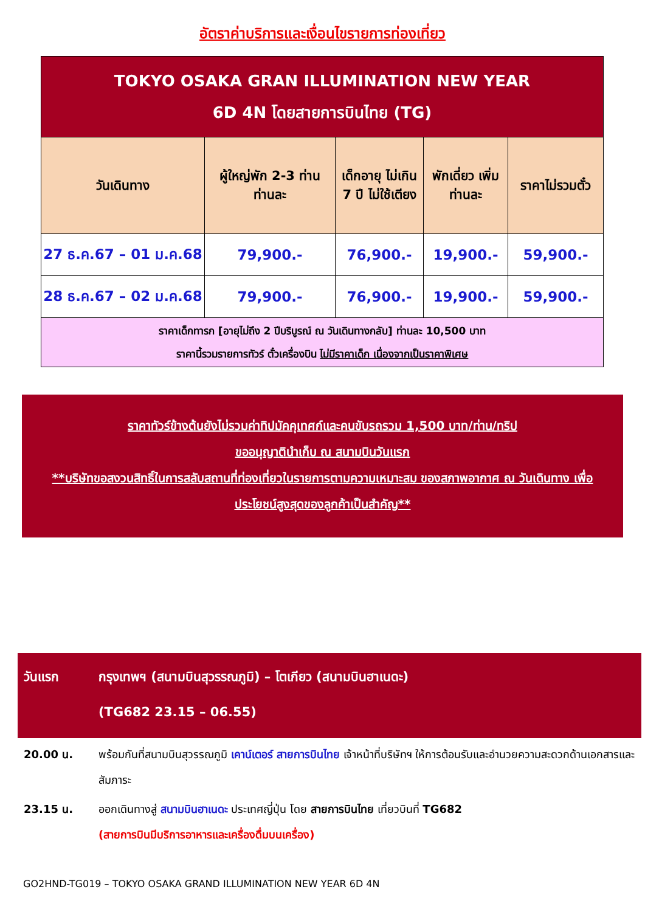อัตราค่าบริการและเงื่อนไขรายการท่องเที่ยว
| TOKYO OSAKA GRAN ILLUMINATION NEW YEAR 6D 4N โดยสายการบินไทย (TG) | | | | |
| วันเดินทาง | ผู้ใหญ่พัก 2-3 ท่าน ท่านละ | เด็กอายุ ไม่เกิน 7 ปี ไม่ใช้เตียง | พักเดี่ยว เพิ่มท่านละ | ราคาไม่รวมตั๋ว |
| 27 ธ.ค.67 – 01 ม.ค.68 | 79,900.- | 76,900.- | 19,900.- | 59,900.- |
| 28 ธ.ค.67 – 02 ม.ค.68 | 79,900.- | 76,900.- | 19,900.- | 59,900.- |
| ราคาเด็กทารก [อายุไม่ถึง 2 ปีบริบูรณ์ ณ วันเดินทางกลับ] ท่านละ 10,500 บาท ราคานี้รวมรายการทัวร์ ตั๋วเครื่องบิน ไม่มีราคาเด็ก เนื่องจากเป็นราคาพิเศษ | | | | |
ราคาทัวร์ข้างต้นยังไม่รวมค่าทิปมัคคุเทศก์และคนขับรถรวม 1,500 บาท/ท่าน/ทริป
ขออนุญาตินำเก็บ ณ สนามบินวันแรก
**บริษัทขอสงวนสิทธิ์ในการสลับสถานที่ท่องเที่ยวในรายการตามความเหมาะสม ของสภาพอากาศ ณ วันเดินทาง เพื่อประโยชน์สูงสุดของลูกค้าเป็นสำคัญ**
วันแรก กรุงเทพฯ (สนามบินสุวรรณภูมิ) – โตเกียว (สนามบินฮาเนดะ)
(TG682 23.15 – 06.55)
20.00 น. พร้อมกันที่สนามบินสุวรรณภูมิ เคาน์เตอร์ สายการบินไทย เจ้าหน้าที่บริษัทฯ ให้การต้อนรับและอำนวยความสะดวกด้านเอกสารและสัมภาระ
23.15 น. ออกเดินทางสู่ สนามบินฮาเนดะ ประเทศญี่ปุ่น โดย สายการบินไทย เที่ยวบินที่ TG682
(สายการบินมีบริการอาหารและเครื่องดื่มบนเครื่อง)
GO2HND-TG019 – TOKYO OSAKA GRAND ILLUMINATION NEW YEAR 6D 4N